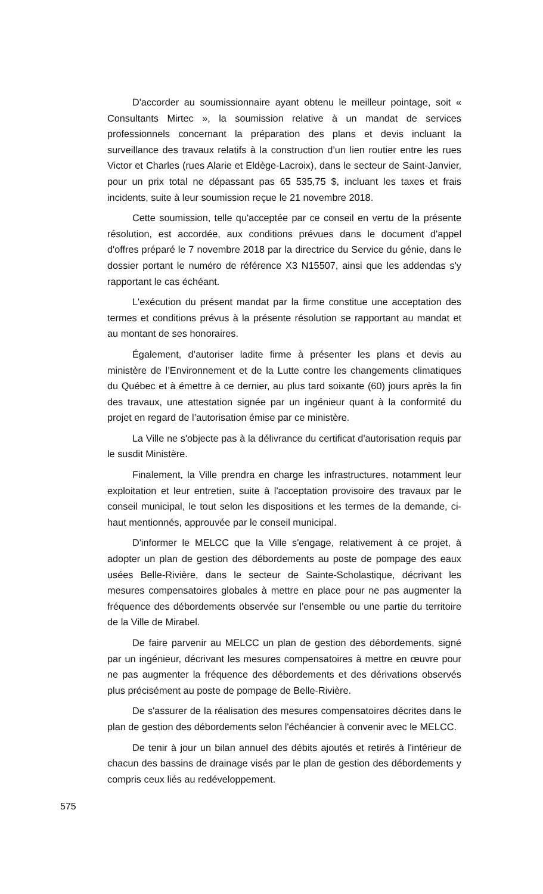D'accorder au soumissionnaire ayant obtenu le meilleur pointage, soit « Consultants Mirtec », la soumission relative à un mandat de services professionnels concernant la préparation des plans et devis incluant la surveillance des travaux relatifs à la construction d’un lien routier entre les rues Victor et Charles (rues Alarie et Eldège-Lacroix), dans le secteur de Saint-Janvier, pour un prix total ne dépassant pas 65 535,75 $, incluant les taxes et frais incidents, suite à leur soumission reçue le 21 novembre 2018.
Cette soumission, telle qu'acceptée par ce conseil en vertu de la présente résolution, est accordée, aux conditions prévues dans le document d'appel d'offres préparé le 7 novembre 2018 par la directrice du Service du génie, dans le dossier portant le numéro de référence X3 N15507, ainsi que les addendas s'y rapportant le cas échéant.
L'exécution du présent mandat par la firme constitue une acceptation des termes et conditions prévus à la présente résolution se rapportant au mandat et au montant de ses honoraires.
Également, d’autoriser ladite firme à présenter les plans et devis au ministère de l’Environnement et de la Lutte contre les changements climatiques du Québec et à émettre à ce dernier, au plus tard soixante (60) jours après la fin des travaux, une attestation signée par un ingénieur quant à la conformité du projet en regard de l’autorisation émise par ce ministère.
La Ville ne s'objecte pas à la délivrance du certificat d'autorisation requis par le susdit Ministère.
Finalement, la Ville prendra en charge les infrastructures, notamment leur exploitation et leur entretien, suite à l'acceptation provisoire des travaux par le conseil municipal, le tout selon les dispositions et les termes de la demande, ci-haut mentionnés, approuvée par le conseil municipal.
D'informer le MELCC que la Ville s'engage, relativement à ce projet, à adopter un plan de gestion des débordements au poste de pompage des eaux usées Belle-Rivière, dans le secteur de Sainte-Scholastique, décrivant les mesures compensatoires globales à mettre en place pour ne pas augmenter la fréquence des débordements observée sur l'ensemble ou une partie du territoire de la Ville de Mirabel.
De faire parvenir au MELCC un plan de gestion des débordements, signé par un ingénieur, décrivant les mesures compensatoires à mettre en œuvre pour ne pas augmenter la fréquence des débordements et des dérivations observés plus précisément au poste de pompage de Belle-Rivière.
De s'assurer de la réalisation des mesures compensatoires décrites dans le plan de gestion des débordements selon l'échéancier à convenir avec le MELCC.
De tenir à jour un bilan annuel des débits ajoutés et retirés à l'intérieur de chacun des bassins de drainage visés par le plan de gestion des débordements y compris ceux liés au redéveloppement.
575